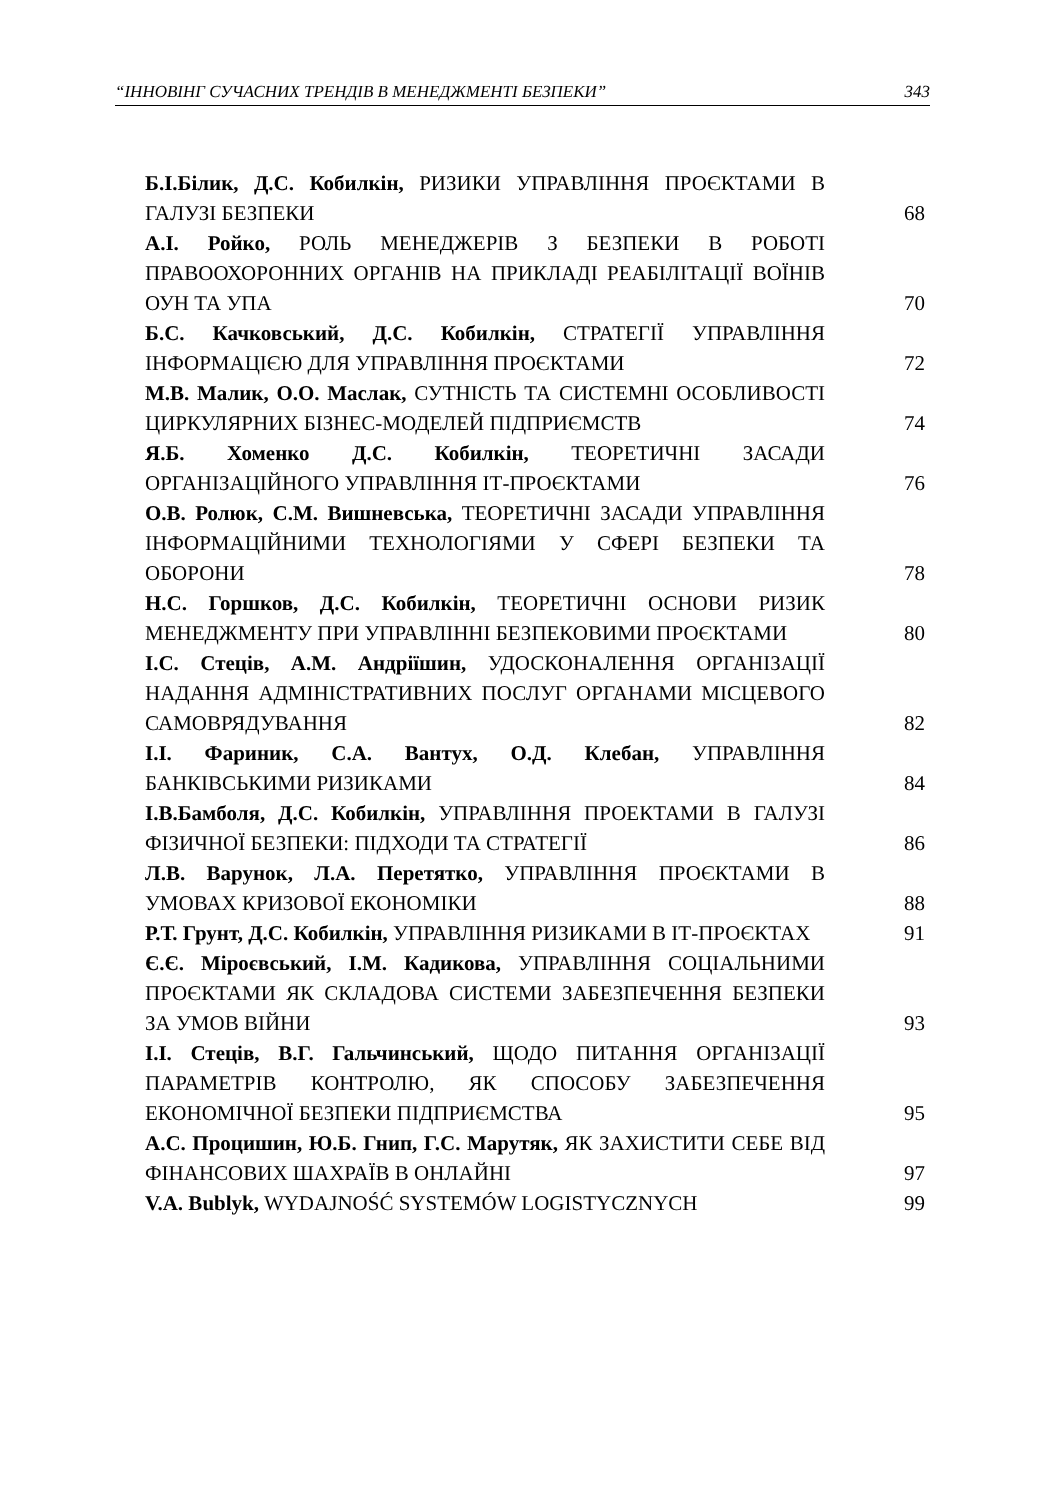“ІННОВІНГ СУЧАСНИХ ТРЕНДІВ В МЕНЕДЖМЕНТІ БЕЗПЕКИ” 343
Б.І.Білик, Д.С. Кобилкін, РИЗИКИ УПРАВЛІННЯ ПРОЄКТАМИ В ГАЛУЗІ БЕЗПЕКИ
68
А.І. Ройко, РОЛЬ МЕНЕДЖЕРІВ З БЕЗПЕКИ В РОБОТІ ПРАВООХОРОННИХ ОРГАНІВ НА ПРИКЛАДІ РЕАБІЛІТАЦІЇ ВОЇНІВ ОУН ТА УПА
70
Б.С. Качковський, Д.С. Кобилкін, СТРАТЕГІЇ УПРАВЛІННЯ ІНФОРМАЦІЄЮ ДЛЯ УПРАВЛІННЯ ПРОЄКТАМИ
72
М.В. Малик, О.О. Маслак, СУТНІСТЬ ТА СИСТЕМНІ ОСОБЛИВОСТІ ЦИРКУЛЯРНИХ БІЗНЕС-МОДЕЛЕЙ ПІДПРИЄМСТВ
74
Я.Б. Хоменко Д.С. Кобилкін, ТЕОРЕТИЧНІ ЗАСАДИ ОРГАНІЗАЦІЙНОГО УПРАВЛІННЯ ІТ-ПРОЄКТАМИ
76
О.В. Ролюк, С.М. Вишневська, ТЕОРЕТИЧНІ ЗАСАДИ УПРАВЛІННЯ ІНФОРМАЦІЙНИМИ ТЕХНОЛОГІЯМИ У СФЕРІ БЕЗПЕКИ ТА ОБОРОНИ
78
Н.С. Горшков, Д.С. Кобилкін, ТЕОРЕТИЧНІ ОСНОВИ РИЗИК МЕНЕДЖМЕНТУ ПРИ УПРАВЛІННІ БЕЗПЕКОВИМИ ПРОЄКТАМИ
80
І.С. Стеців, А.М. Андріїшин, УДОСКОНАЛЕННЯ ОРГАНІЗАЦІЇ НАДАННЯ АДМІНІСТРАТИВНИХ ПОСЛУГ ОРГАНАМИ МІСЦЕВОГО САМОВРЯДУВАННЯ
82
І.І. Фариник, С.А. Вантух, О.Д. Клебан, УПРАВЛІННЯ БАНКІВСЬКИМИ РИЗИКАМИ
84
І.В.Бамболя, Д.С. Кобилкін, УПРАВЛІННЯ ПРОЕКТАМИ В ГАЛУЗІ ФІЗИЧНОЇ БЕЗПЕКИ: ПІДХОДИ ТА СТРАТЕГІЇ
86
Л.В. Варунок, Л.А. Перетятко, УПРАВЛІННЯ ПРОЄКТАМИ В УМОВАХ КРИЗОВОЇ ЕКОНОМІКИ
88
Р.Т. Грунт, Д.С. Кобилкін, УПРАВЛІННЯ РИЗИКАМИ В ІТ-ПРОЄКТАХ
91
Є.Є. Міроєвський, І.М. Кадикова, УПРАВЛІННЯ СОЦІАЛЬНИМИ ПРОЄКТАМИ ЯК СКЛАДОВА СИСТЕМИ ЗАБЕЗПЕЧЕННЯ БЕЗПЕКИ ЗА УМОВ ВІЙНИ
93
І.І. Стеців, В.Г. Гальчинський, ЩОДО ПИТАННЯ ОРГАНІЗАЦІЇ ПАРАМЕТРІВ КОНТРОЛЮ, ЯК СПОСОБУ ЗАБЕЗПЕЧЕННЯ ЕКОНОМІЧНОЇ БЕЗПЕКИ ПІДПРИЄМСТВА
95
А.С. Процишин, Ю.Б. Гнип, Г.С. Марутяк, ЯК ЗАХИСТИТИ СЕБЕ ВІД ФІНАНСОВИХ ШАХРАЇВ В ОНЛАЙНІ
97
V.A. Bublyk, WYDAJNOŚĆ SYSTEMÓW LOGISTYCZNYCH
99